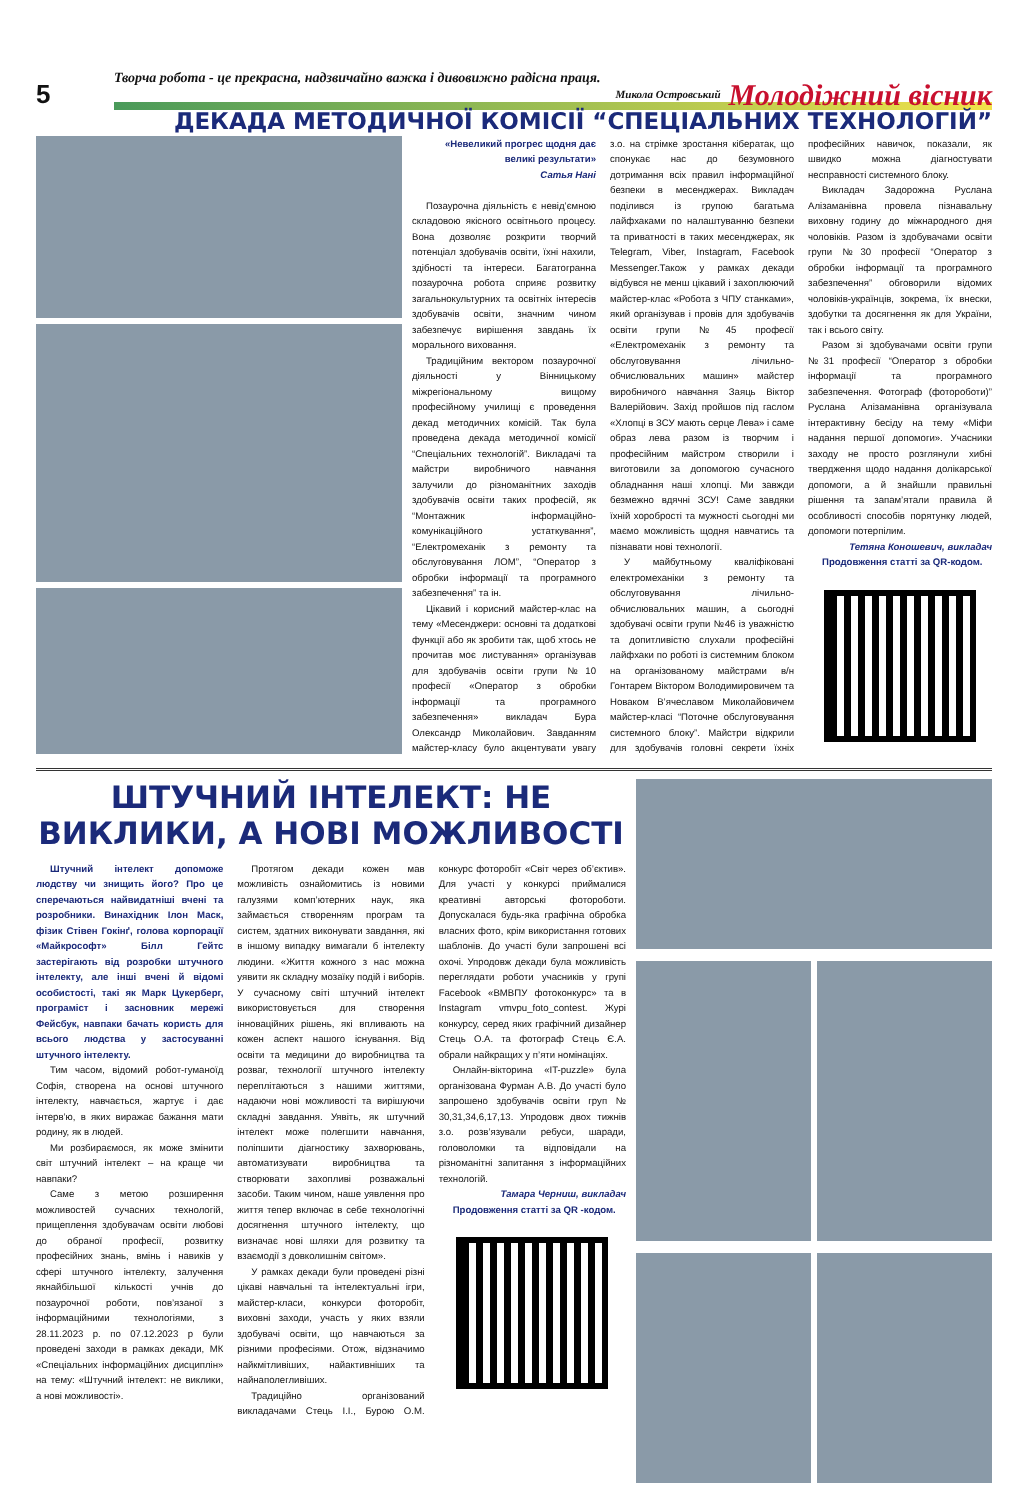5
Творча робота - це прекрасна, надзвичайно важка і дивовижно радісна праця.
Микола Островський
Молодіжний вісник
ДЕКАДА МЕТОДИЧНОЇ КОМІСІЇ “СПЕЦІАЛЬНИХ ТЕХНОЛОГІЙ”
«Невеликий прогрес щодня дає великі результати»
Сатья Нані
Позаурочна діяльність є невід’ємною складовою якісного освітнього процесу. Вона дозволяє розкрити творчий потенціал здобувачів освіти, їхні нахили, здібності та інтереси. Багатогранна позаурочна робота сприяє розвитку загальнокультурних та освітніх інтересів здобувачів освіти, значним чином забезпечує вирішення завдань їх морального виховання.
Традиційним вектором позаурочної діяльності у Вінницькому міжрегіональному вищому професійному училищі є проведення декад методичних комісій. Так була проведена декада методичної комісії “Спеціальних технологій”. Викладачі та майстри виробничого навчання залучили до різноманітних заходів здобувачів освіти таких професій, як “Монтажник інформаційно-комунікаційного устаткування”, “Електромеханік з ремонту та обслуговування ЛОМ”, “Оператор з обробки інформації та програмного забезпечення” та ін.
Цікавий і корисний майстер-клас на тему «Месенджери: основні та додаткові функції або як зробити так, щоб хтось не прочитав моє листування» організував для здобувачів освіти групи №10 професії «Оператор з обробки інформації та програмного забезпечення» викладач Бура Олександр Миколайович. Завданням майстер-класу було акцентувати увагу з.о. на стрімке зростання кібератак, що спонукає нас до безумовного дотримання всіх правил інформаційної безпеки в месенджерах. Викладач поділився із групою багатьма лайфхаками по налаштуванню безпеки та приватності в таких месенджерах, як Telegram, Viber, Instagram, Facebook Messenger.Також у рамках декади відбувся не менш цікавий і захоплюючий майстер-клас «Робота з ЧПУ станками», який організував і провів для здобувачів освіти групи №45 професії «Електромеханік з ремонту та обслуговування лічильно-обчислювальних машин» майстер виробничого навчання Заяць Віктор Валерійович. Захід пройшов під гаслом «Хлопці в ЗСУ мають серце Лева» і саме образ лева разом із творчим і професійним майстром створили і виготовили за допомогою сучасного обладнання наші хлопці. Ми завжди безмежно вдячні ЗСУ! Саме завдяки їхній хоробрості та мужності сьогодні ми маємо можливість щодня навчатись та пізнавати нові технології.
У майбутньому кваліфіковані електромеханіки з ремонту та обслуговування лічильно-обчислювальних машин, а сьогодні здобувачі освіти групи №46 із уважністю та допитливістю слухали професійні лайфхаки по роботі із системним блоком на організованому майстрами в/н Гонтарем Віктором Володимировичем та Новаком В’ячеславом Миколайовичем майстер-класі “Поточне обслуговування системного блоку”. Майстри відкрили для здобувачів головні секрети їхніх професійних навичок, показали, як швидко можна діагностувати несправності системного блоку.
Викладач Задорожна Руслана Алізаманівна провела пізнавальну виховну годину до міжнародного дня чоловіків. Разом із здобувачами освіти групи №30 професії “Оператор з обробки інформації та програмного забезпечення” обговорили відомих чоловіків-українців, зокрема, їх внески, здобутки та досягнення як для України, так і всього світу.
Разом зі здобувачами освіти групи №31 професії “Оператор з обробки інформації та програмного забезпечення. Фотограф (фотороботи)” Руслана Алізаманівна організувала інтерактивну бесіду на тему «Міфи надання першої допомоги». Учасники заходу не просто розглянули хибні твердження щодо надання долікарської допомоги, а й знайшли правильні рішення та запам’ятали правила й особливості способів порятунку людей, допомоги потерпілим.
Тетяна Коношевич, викладач
Продовження статті за QR-кодом.
ШТУЧНИЙ ІНТЕЛЕКТ: НЕ ВИКЛИКИ, А НОВІ МОЖЛИВОСТІ
Штучний інтелект допоможе людству чи знищить його? Про це сперечаються найвидатніші вчені та розробники. Винахідник Ілон Маск, фізик Стівен Гокінґ, голова корпорації «Майкрософт» Білл Гейтс застерігають від розробки штучного інтелекту, але інші вчені й відомі особистості, такі як Марк Цукерберг, програміст і засновник мережі Фейсбук, навпаки бачать користь для всього людства у застосуванні штучного інтелекту.
Тим часом, відомий робот-гуманоїд Софія, створена на основі штучного інтелекту, навчається, жартує і дає інтерв’ю, в яких виражає бажання мати родину, як в людей.
Ми розбираємося, як може змінити світ штучний інтелект – на краще чи навпаки?
Саме з метою розширення можливостей сучасних технологій, прищеплення здобувачам освіти любові до обраної професії, розвитку професійних знань, вмінь і навиків у сфері штучного інтелекту, залучення якнайбільшої кількості учнів до позаурочної роботи, пов’язаної з інформаційними технологіями, з 28.11.2023 р. по 07.12.2023 р були проведені заходи в рамках декади, МК «Спеціальних інформаційних дисциплін» на тему: «Штучний інтелект: не виклики, а нові можливості».
Протягом декади кожен мав можливість ознайомитись із новими галузями комп’ютерних наук, яка займається створенням програм та систем, здатних виконувати завдання, які в іншому випадку вимагали б інтелекту людини. «Життя кожного з нас можна уявити як складну мозаїку подій і виборів. У сучасному світі штучний інтелект використовується для створення інноваційних рішень, які впливають на кожен аспект нашого існування. Від освіти та медицини до виробництва та розваг, технології штучного інтелекту переплітаються з нашими життями, надаючи нові можливості та вирішуючи складні завдання. Уявіть, як штучний інтелект може полегшити навчання, поліпшити діагностику захворювань, автоматизувати виробництва та створювати захопливі розважальні засоби. Таким чином, наше уявлення про життя тепер включає в себе технологічні досягнення штучного інтелекту, що визначає нові шляхи для розвитку та взаємодії з довколишнім світом».
У рамках декади були проведені різні цікаві навчальні та інтелектуальні ігри, майстер-класи, конкурси фоторобіт, виховні заходи, участь у яких взяли здобувачі освіти, що навчаються за різними професіями. Отож, відзначимо найкмітливіших, найактивніших та найнаполегливіших.
Традиційно організований викладачами Стець І.І., Бурою О.М. конкурс фоторобіт «Світ через об’єктив». Для участі у конкурсі приймалися креативні авторські фотороботи. Допускалася будь-яка графічна обробка власних фото, крім використання готових шаблонів. До участі були запрошені всі охочі. Упродовж декади була можливість переглядати роботи учасників у групі Facebook «ВМВПУ фотоконкурс» та в Instagram vmvpu_foto_contest. Журі конкурсу, серед яких графічний дизайнер Стець О.А. та фотограф Стець Є.А. обрали найкращих у п’яти номінаціях.
Онлайн-вікторина «IT-puzzle» була організована Фурман А.В. До участі було запрошено здобувачів освіти груп № 30,31,34,6,17,13. Упродовж двох тижнів з.о. розв’язували ребуси, шаради, головоломки та відповідали на різноманітні запитання з інформаційних технологій.
Тамара Черниш, викладач
Продовження статті за QR -кодом.